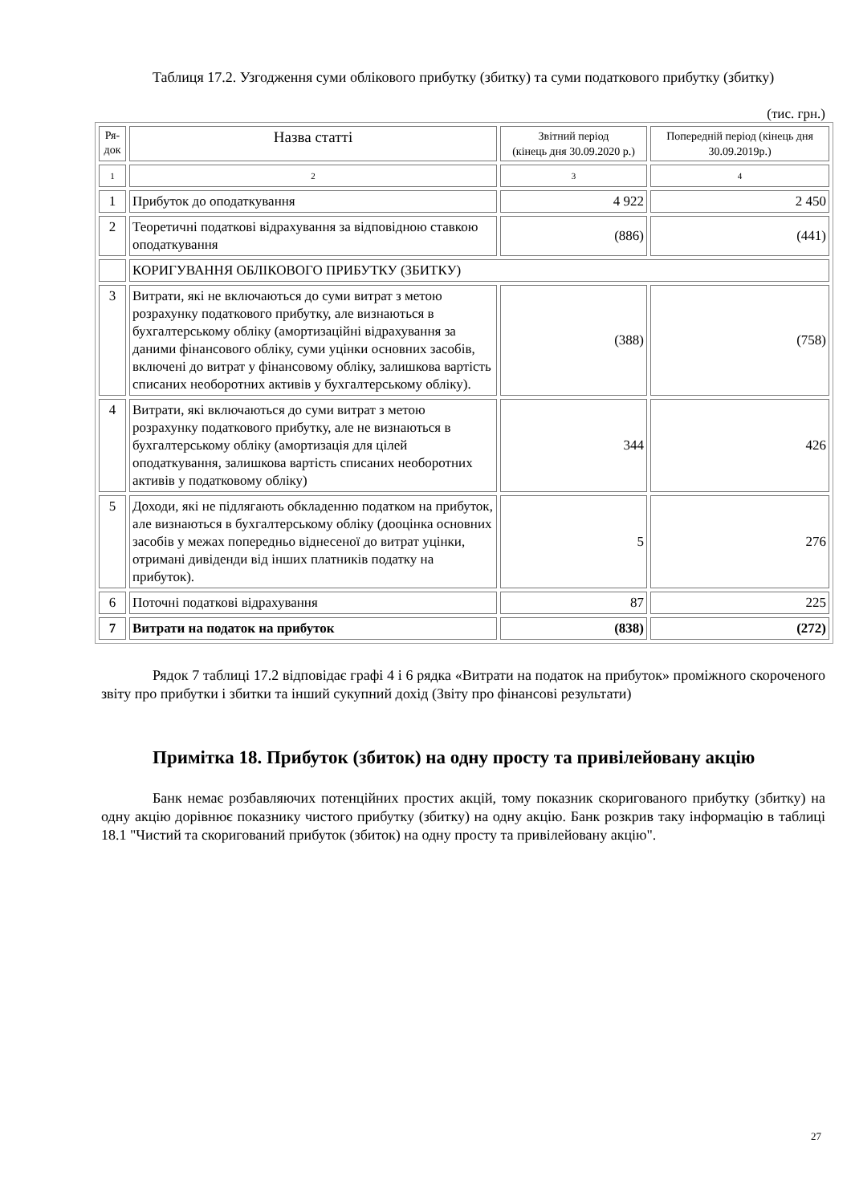Таблиця 17.2. Узгодження суми облікового прибутку (збитку) та суми податкового прибутку (збитку)
(тис. грн.)
| Ря- док | Назва статті | Звітний період (кінець дня 30.09.2020 р.) | Попередній період (кінець дня 30.09.2019р.) |
| 1 | 2 | 3 | 4 |
| 1 | Прибуток до оподаткування | 4 922 | 2 450 |
| 2 | Теоретичні податкові відрахування за відповідною ставкою оподаткування | (886) | (441) |
| | КОРИГУВАННЯ ОБЛІКОВОГО ПРИБУТКУ (ЗБИТКУ) | | |
| 3 | Витрати, які не включаються до суми витрат з метою розрахунку податкового прибутку, але визнаються в бухгалтерському обліку (амортизаційні відрахування за даними фінансового обліку, суми уцінки основних засобів, включені до витрат у фінансовому обліку, залишкова вартість списаних необоротних активів у бухгалтерському обліку). | (388) | (758) |
| 4 | Витрати, які включаються до суми витрат з метою розрахунку податкового прибутку, але не визнаються в бухгалтерському обліку (амортизація для цілей оподаткування, залишкова вартість списаних необоротних активів у податковому обліку) | 344 | 426 |
| 5 | Доходи, які не підлягають обкладенню податком на прибуток, але визнаються в бухгалтерському обліку (дооцінка основних засобів у межах попередньо віднесеної до витрат уцінки, отримані дивіденди від інших платників податку на прибуток). | 5 | 276 |
| 6 | Поточні податкові відрахування | 87 | 225 |
| 7 | Витрати на податок на прибуток | (838) | (272) |
Рядок 7 таблиці 17.2 відповідає графі 4 і 6 рядка «Витрати на податок на прибуток» проміжного скороченого звіту про прибутки і збитки та інший сукупний дохід (Звіту про фінансові результати)
Примітка 18. Прибуток (збиток) на одну просту та привілейовану акцію
Банк немає розбавляючих потенційних простих акцій, тому показник скоригованого прибутку (збитку) на одну акцію дорівнює показнику чистого прибутку (збитку) на одну акцію. Банк розкрив таку інформацію в таблиці 18.1 "Чистий та скоригований прибуток (збиток) на одну просту та привілейовану акцію".
27